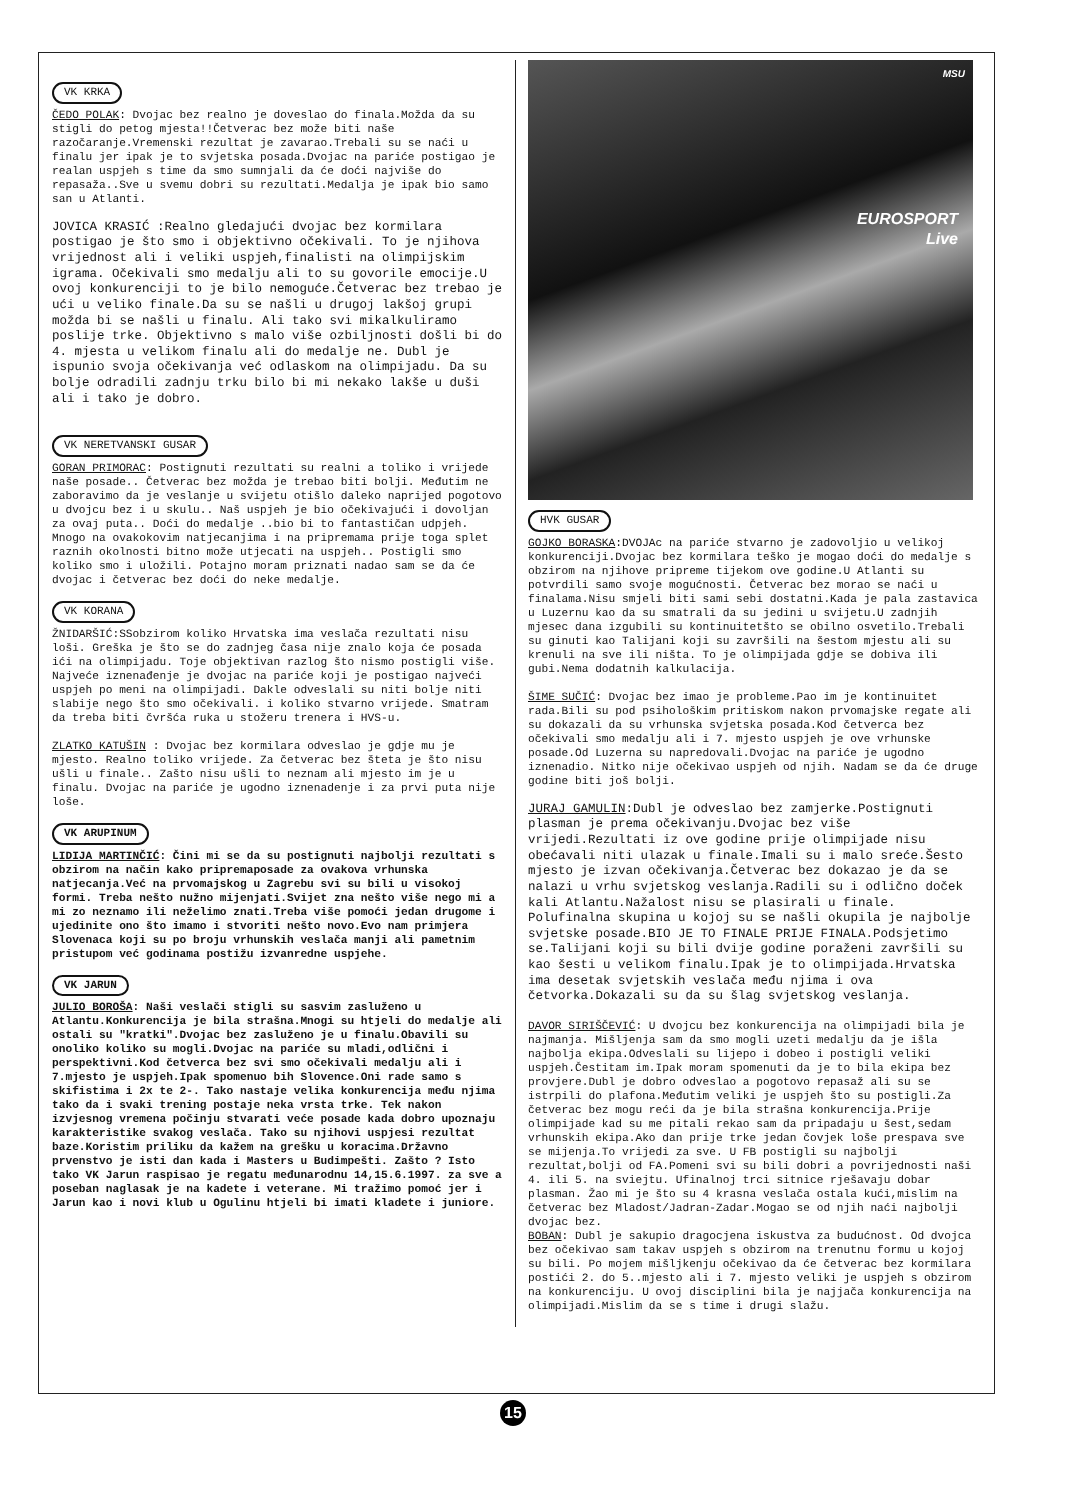VK KRKA
ČEDO POLAK: Dvojac bez realno je doveslao do finala.Možda da su stigli do petog mjesta!!Četverac bez može biti naše razočaranje.Vremenski rezultat je zavarao.Trebali su se naći u finalu jer ipak je to svjetska posada.Dvojac na pariće postigao je realan uspjeh s time da smo sumnjali da će doći najviše do repasaža..Sve u svemu dobri su rezultati.Medalja je ipak bio samo san u Atlanti.
JOVICA KRASIĆ :Realno gledajući dvojac bez kormilara postigao je što smo i objektivno očekivali. To je njihova vrijednost ali i veliki uspjeh,finalisti na olimpijskim igrama. Očekivali smo medalju ali to su govorile emocije.U ovoj konkurenciji to je bilo nemoguće.Četverac bez trebao je ući u veliko finale.Da su se našli u drugoj lakšoj grupi možda bi se našli u finalu. Ali tako svi mikalkuliramo poslije trke. Objektivno s malo više ozbiljnosti došli bi do 4. mjesta u velikom finalu ali do medalje ne. Dubl je ispunio svoja očekivanja već odlaskom na olimpijadu. Da su bolje odradili zadnju trku bilo bi mi nekako lakše u duši ali i tako je dobro.
VK NERETVANSKI GUSAR
GORAN PRIMORAC: Postignuti rezultati su realni a toliko i vrijede naše posade.. Četverac bez možda je trebao biti bolji. Međutim ne zaboravimo da je veslanje u svijetu otišlo daleko naprijed pogotovo u dvojcu bez i u skulu.. Naš uspjeh je bio očekivajući i dovoljan za ovaj puta.. Doći do medalje ..bio bi to fantastičan udpjeh. Mnogo na ovakokovim natjecanjima i na pripremama prije toga splet raznih okolnosti bitno može utjecati na uspjeh.. Postigli smo koliko smo i uložili. Potajno moram priznati nadao sam se da će dvojac i četverac bez doći do neke medalje.
VK KORANA
ŽNIDARŠIĆ:SSobzirom koliko Hrvatska ima veslača rezultati nisu loši. Greška je što se do zadnjeg časa nije znalo koja će posada ići na olimpijadu. Toje objektivan razlog što nismo postigli više. Najveće iznenađenje je dvojac na pariće koji je postigao najveći uspjeh po meni na olimpijadi. Dakle odveslali su niti bolje niti slabije nego što smo očekivali. i koliko stvarno vrijede. Smatram da treba biti čvršća ruka u stožeru trenera i HVS-u.
ZLATKO KATUŠIN : Dvojac bez kormilara odveslao je gdje mu je mjesto. Realno toliko vrijede. Za četverac bez šteta je što nisu ušli u finale.. Zašto nisu ušli to neznam ali mjesto im je u finalu. Dvojac na pariće je ugodno iznenadenje i za prvi puta nije loše.
VK ARUPINUM
LIDIJA MARTINČIĆ: Čini mi se da su postignuti najbolji rezultati s obzirom na način kako pripremaposade za ovakova vrhunska natjecanja.Već na prvomajskog u Zagrebu svi su bili u visokoj formi. Treba nešto nužno mijenjati.Svijet zna nešto više nego mi a mi zo neznamo ili neželimo znati.Treba više pomoći jedan drugome i ujedinite ono što imamo i stvoriti nešto novo.Evo nam primjera Slovenaca koji su po broju vrhunskih veslača manji ali pametnim pristupom već godinama postižu izvanredne uspjehe.
VK JARUN
JULIO BOROŠA: Naši veslači stigli su sasvim zasluženo u Atlantu.Konkurencija je bila strašna.Mnogi su htjeli do medalje ali ostali su "kratki".Dvojac bez zasluženo je u finalu.Obavili su onoliko koliko su mogli.Dvojac na pariće su mladi,odlični i perspektivni.Kod četverca bez svi smo očekivali medalju ali i 7.mjesto je uspjeh.Ipak spomenuo bih Slovence.Oni rade samo s skifistima i 2x te 2-. Tako nastaje velika konkurencija među njima tako da i svaki trening postaje neka vrsta trke. Tek nakon izvjesnog vremena počinju stvarati veće posade kada dobro upoznaju karakteristike svakog veslača. Tako su njihovi uspjesi rezultat baze.Koristim priliku da kažem na grešku u koracima.Državno prvenstvo je isti dan kada i Masters u Budimpešti. Zašto ? Isto tako VK Jarun raspisao je regatu međunarodnu 14,15.6.1997. za sve a poseban naglasak je na kadete i veterane. Mi tražimo pomoć jer i Jarun kao i novi klub u Ogulinu htjeli bi imati kladete i juniore.
MSU
EUROSPORT
Live
HVK GUSAR
GOJKO BORASKA:DVOJAc na pariće stvarno je zadovoljio u velikoj konkurenciji.Dvojac bez kormilara teško je mogao doći do medalje s obzirom na njihove pripreme tijekom ove godine.U Atlanti su potvrdili samo svoje mogućnosti. Četverac bez morao se naći u finalama.Nisu smjeli biti sami sebi dostatni.Kada je pala zastavica u Luzernu kao da su smatrali da su jedini u svijetu.U zadnjih mjesec dana izgubili su kontinuitetšto se obilno osvetilo.Trebali su ginuti kao Talijani koji su završili na šestom mjestu ali su krenuli na sve ili ništa. To je olimpijada gdje se dobiva ili gubi.Nema dodatnih kalkulacija.
ŠIME SUČIĆ: Dvojac bez imao je probleme.Pao im je kontinuitet rada.Bili su pod psihološkim pritiskom nakon prvomajske regate ali su dokazali da su vrhunska svjetska posada.Kod četverca bez očekivali smo medalju ali i 7. mjesto uspjeh je ove vrhunske posade.Od Luzerna su napredovali.Dvojac na pariće je ugodno iznenadio. Nitko nije očekivao uspjeh od njih. Nadam se da će druge godine biti još bolji.
JURAJ GAMULIN:Dubl je odveslao bez zamjerke.Postignuti plasman je prema očekivanju.Dvojac bez više vrijedi.Rezultati iz ove godine prije olimpijade nisu obećavali niti ulazak u finale.Imali su i malo sreće.Šesto mjesto je izvan očekivanja.Četverac bez dokazao je da se nalazi u vrhu svjetskog veslanja.Radili su i odlično doček kali Atlantu.Nažalost nisu se plasirali u finale. Polufinalna skupina u kojoj su se našli okupila je najbolje svjetske posade.BIO JE TO FINALE PRIJE FINALA.Podsjetimo se.Talijani koji su bili dvije godine poraženi završili su kao šesti u velikom finalu.Ipak je to olimpijada.Hrvatska ima desetak svjetskih veslača među njima i ova četvorka.Dokazali su da su šlag svjetskog veslanja.
DAVOR SIRIŠČEVIĆ: U dvojcu bez konkurencija na olimpijadi bila je najmanja. Mišljenja sam da smo mogli uzeti medalju da je išla najbolja ekipa.Odveslali su lijepo i dobeo i postigli veliki uspjeh.Čestitam im.Ipak moram spomenuti da je to bila ekipa bez provjere.Dubl je dobro odveslao a pogotovo repasaž ali su se istrpili do plafona.Međutim veliki je uspjeh što su postigli.Za četverac bez mogu reći da je bila strašna konkurencija.Prije olimpijade kad su me pitali rekao sam da pripadaju u šest,sedam vrhunskih ekipa.Ako dan prije trke jedan čovjek loše prespava sve se mijenja.To vrijedi za sve. U FB postigli su najbolji rezultat,bolji od FA.Pomeni svi su bili dobri a povrijednosti naši 4. ili 5. na sviejtu. Ufinalnoj trci sitnice rješavaju dobar plasman. Žao mi je što su 4 krasna veslača ostala kući,mislim na četverac bez Mladost/Jadran-Zadar.Mogao se od njih naći najbolji dvojac bez.
BOBAN: Dubl je sakupio dragocjena iskustva za budućnost. Od dvojca bez očekivao sam takav uspjeh s obzirom na trenutnu formu u kojoj su bili. Po mojem mišljkenju očekivao da će četverac bez kormilara postići 2. do 5..mjesto ali i 7. mjesto veliki je uspjeh s obzirom na konkurenciju. U ovoj disciplini bila je najjača konkurencija na olimpijadi.Mislim da se s time i drugi slažu.
15